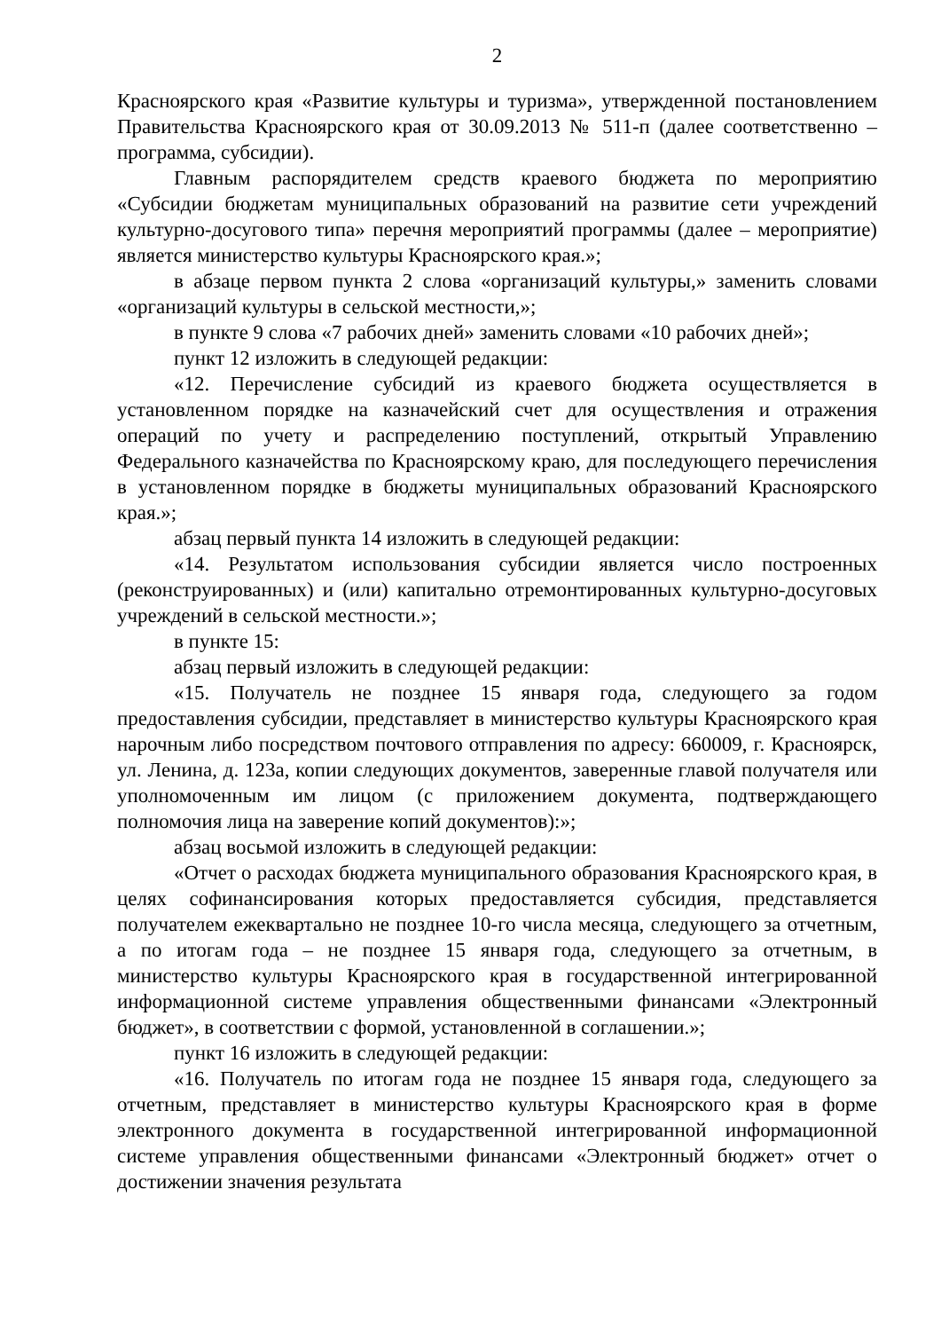2
Красноярского края «Развитие культуры и туризма», утвержденной постановлением Правительства Красноярского края от 30.09.2013 № 511-п (далее соответственно – программа, субсидии).
Главным распорядителем средств краевого бюджета по мероприятию «Субсидии бюджетам муниципальных образований на развитие сети учреждений культурно-досугового типа» перечня мероприятий программы (далее – мероприятие) является министерство культуры Красноярского края.»;
в абзаце первом пункта 2 слова «организаций культуры,» заменить словами «организаций культуры в сельской местности,»;
в пункте 9 слова «7 рабочих дней» заменить словами «10 рабочих дней»;
пункт 12 изложить в следующей редакции:
«12. Перечисление субсидий из краевого бюджета осуществляется в установленном порядке на казначейский счет для осуществления и отражения операций по учету и распределению поступлений, открытый Управлению Федерального казначейства по Красноярскому краю, для последующего перечисления в установленном порядке в бюджеты муниципальных образований Красноярского края.»;
абзац первый пункта 14 изложить в следующей редакции:
«14. Результатом использования субсидии является число построенных (реконструированных) и (или) капитально отремонтированных культурно-досуговых учреждений в сельской местности.»;
в пункте 15:
абзац первый изложить в следующей редакции:
«15. Получатель не позднее 15 января года, следующего за годом предоставления субсидии, представляет в министерство культуры Красноярского края нарочным либо посредством почтового отправления по адресу: 660009, г. Красноярск, ул. Ленина, д. 123а, копии следующих документов, заверенные главой получателя или уполномоченным им лицом (с приложением документа, подтверждающего полномочия лица на заверение копий документов):»;
абзац восьмой изложить в следующей редакции:
«Отчет о расходах бюджета муниципального образования Красноярского края, в целях софинансирования которых предоставляется субсидия, представляется получателем ежеквартально не позднее 10-го числа месяца, следующего за отчетным, а по итогам года – не позднее 15 января года, следующего за отчетным, в министерство культуры Красноярского края в государственной интегрированной информационной системе управления общественными финансами «Электронный бюджет», в соответствии с формой, установленной в соглашении.»;
пункт 16 изложить в следующей редакции:
«16. Получатель по итогам года не позднее 15 января года, следующего за отчетным, представляет в министерство культуры Красноярского края в форме электронного документа в государственной интегрированной информационной системе управления общественными финансами «Электронный бюджет» отчет о достижении значения результата